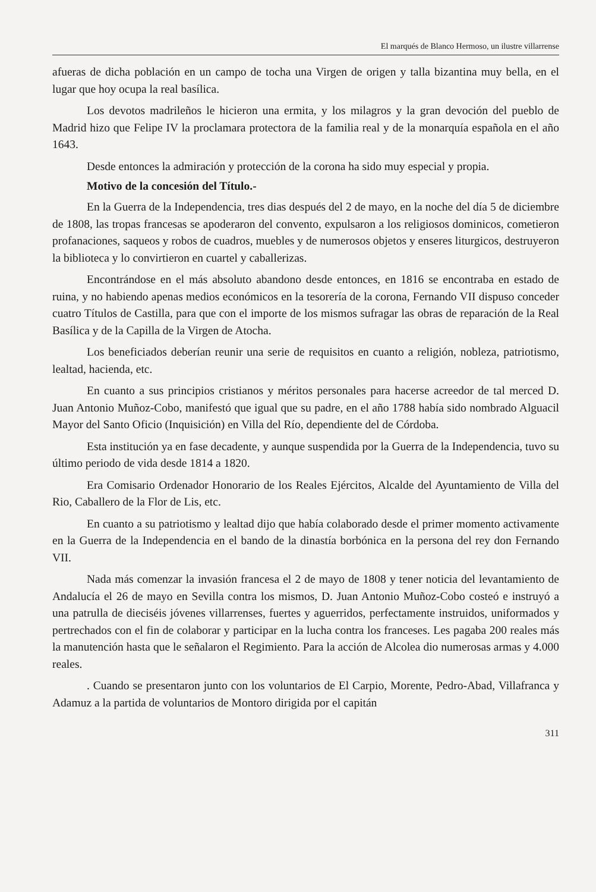El marqués de Blanco Hermoso, un ilustre villarrense
afueras de dicha población en un campo de tocha una Virgen de origen y talla bizantina muy bella, en el lugar que hoy ocupa la real basílica.
Los devotos madrileños le hicieron una ermita, y los milagros y la gran devoción del pueblo de Madrid hizo que Felipe IV la proclamara protectora de la familia real y de la monarquía española en el año 1643.
Desde entonces la admiración y protección de la corona ha sido muy especial y propia.
Motivo de la concesión del Título.-
En la Guerra de la Independencia, tres dias después del 2 de mayo, en la noche del día 5 de diciembre de 1808, las tropas francesas se apoderaron del convento, expulsaron a los religiosos dominicos, cometieron profanaciones, saqueos y robos de cuadros, muebles y de numerosos objetos y enseres liturgicos, destruyeron la biblioteca y lo convirtieron en cuartel y caballerizas.
Encontrándose en el más absoluto abandono desde entonces, en 1816 se encontraba en estado de ruina, y no habiendo apenas medios económicos en la tesorería de la corona, Fernando VII dispuso conceder cuatro Títulos de Castilla, para que con el importe de los mismos sufragar las obras de reparación de la Real Basílica y de la Capilla de la Virgen de Atocha.
Los beneficiados deberían reunir una serie de requisitos en cuanto a religión, nobleza, patriotismo, lealtad, hacienda, etc.
En cuanto a sus principios cristianos y méritos personales para hacerse acreedor de tal merced D. Juan Antonio Muñoz-Cobo, manifestó que igual que su padre, en el año 1788 había sido nombrado Alguacil Mayor del Santo Oficio (Inquisición) en Villa del Río, dependiente del de Córdoba.
Esta institución ya en fase decadente, y aunque suspendida por la Guerra de la Independencia, tuvo su último periodo de vida desde 1814 a 1820.
Era Comisario Ordenador Honorario de los Reales Ejércitos, Alcalde del Ayuntamiento de Villa del Rio, Caballero de la Flor de Lis, etc.
En cuanto a su patriotismo y lealtad dijo que había colaborado desde el primer momento activamente en la Guerra de la Independencia en el bando de la dinastía borbónica en la persona del rey don Fernando VII.
Nada más comenzar la invasión francesa el 2 de mayo de 1808 y tener noticia del levantamiento de Andalucía el 26 de mayo en Sevilla contra los mismos, D. Juan Antonio Muñoz-Cobo costeó e instruyó a una patrulla de dieciséis jóvenes villarrenses, fuertes y aguerridos, perfectamente instruidos, uniformados y pertrechados con el fin de colaborar y participar en la lucha contra los franceses. Les pagaba 200 reales más la manutención hasta que le señalaron el Regimiento. Para la acción de Alcolea dio numerosas armas y 4.000 reales.
. Cuando se presentaron junto con los voluntarios de El Carpio, Morente, Pedro-Abad, Villafranca y Adamuz a la partida de voluntarios de Montoro dirigida por el capitán
311